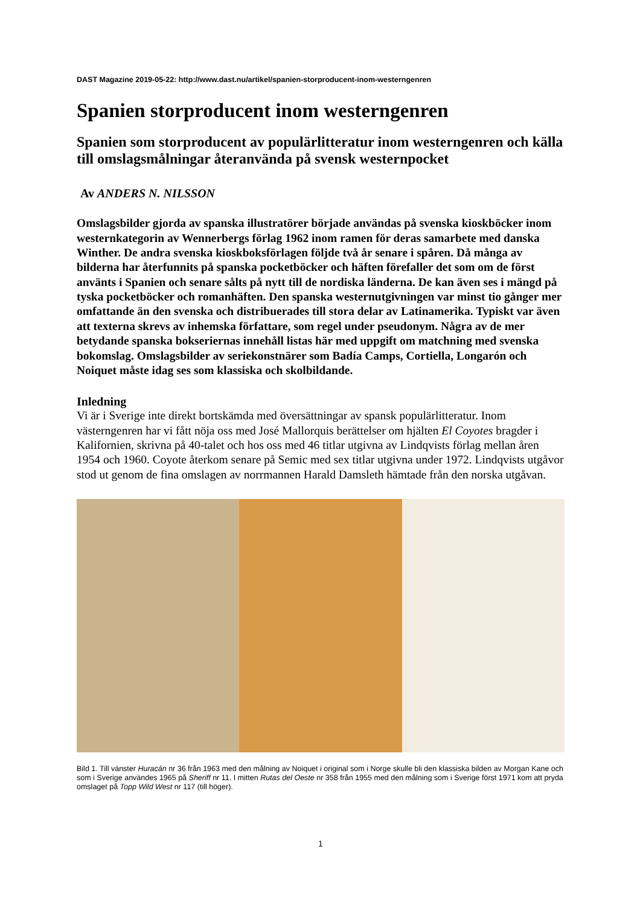DAST Magazine 2019-05-22: http://www.dast.nu/artikel/spanien-storproducent-inom-westerngenren
Spanien storproducent inom westerngenren
Spanien som storproducent av populärlitteratur inom westerngenren och källa till omslagsmålningar återanvända på svensk westernpocket
Av ANDERS N. NILSSON
Omslagsbilder gjorda av spanska illustratörer började användas på svenska kioskböcker inom westernkategorin av Wennerbergs förlag 1962 inom ramen för deras samarbete med danska Winther. De andra svenska kioskboksförlagen följde två år senare i spåren. Då många av bilderna har återfunnits på spanska pocketböcker och häften förefaller det som om de först använts i Spanien och senare sålts på nytt till de nordiska länderna. De kan även ses i mängd på tyska pocketböcker och romanhäften. Den spanska westernutgivningen var minst tio gånger mer omfattande än den svenska och distribuerades till stora delar av Latinamerika. Typiskt var även att texterna skrevs av inhemska författare, som regel under pseudonym. Några av de mer betydande spanska bokseriernas innehåll listas här med uppgift om matchning med svenska bokomslag. Omslagsbilder av seriekonstnärer som Badía Camps, Cortiella, Longarón och Noiquet måste idag ses som klassiska och skolbildande.
Inledning
Vi är i Sverige inte direkt bortskämda med översättningar av spansk populärlitteratur. Inom västerngenren har vi fått nöja oss med José Mallorquis berättelser om hjälten El Coyotes bragder i Kalifornien, skrivna på 40-talet och hos oss med 46 titlar utgivna av Lindqvists förlag mellan åren 1954 och 1960. Coyote återkom senare på Semic med sex titlar utgivna under 1972. Lindqvists utgåvor stod ut genom de fina omslagen av norrmannen Harald Damsleth hämtade från den norska utgåvan.
Bild 1. Till vänster Huracán nr 36 från 1963 med den målning av Noiquet i original som i Norge skulle bli den klassiska bilden av Morgan Kane och som i Sverige användes 1965 på Sheriff nr 11. I mitten Rutas del Oeste nr 358 från 1955 med den målning som i Sverige först 1971 kom att pryda omslaget på Topp Wild West nr 117 (till höger).
1